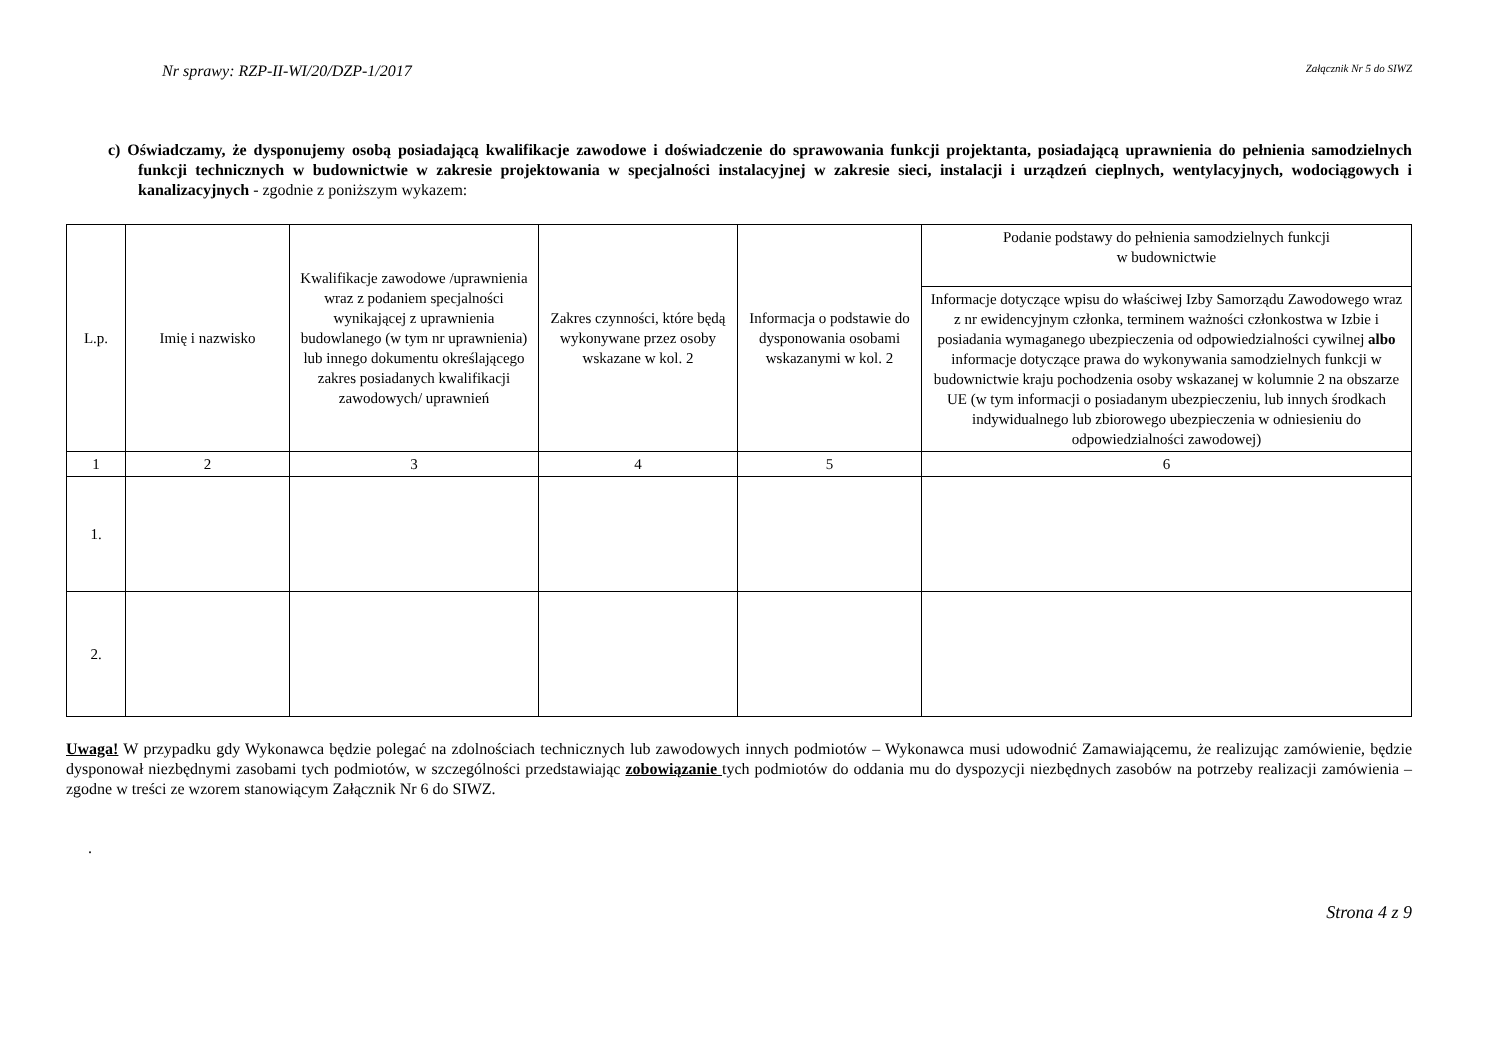Nr sprawy: RZP-II-WI/20/DZP-1/2017 Załącznik Nr 5 do SIWZ
c) Oświadczamy, że dysponujemy osobą posiadającą kwalifikacje zawodowe i doświadczenie do sprawowania funkcji projektanta, posiadającą uprawnienia do pełnienia samodzielnych funkcji technicznych w budownictwie w zakresie projektowania w specjalności instalacyjnej w zakresie sieci, instalacji i urządzeń cieplnych, wentylacyjnych, wodociągowych i kanalizacyjnych - zgodnie z poniższym wykazem:
| L.p. | Imię i nazwisko | Kwalifikacje zawodowe /uprawnienia wraz z podaniem specjalności wynikającej z uprawnienia budowlanego (w tym nr uprawnienia) lub innego dokumentu określającego zakres posiadanych kwalifikacji zawodowych/ uprawnień | Zakres czynności, które będą wykonywane przez osoby wskazane w kol. 2 | Informacja o podstawie do dysponowania osobami wskazanymi w kol. 2 | Podanie podstawy do pełnienia samodzielnych funkcji w budownictwie |
| --- | --- | --- | --- | --- | --- |
| | | | | | Informacje dotyczące wpisu do właściwej Izby Samorządu Zawodowego wraz z nr ewidencyjnym członka, terminem ważności członkostwa w Izbie i posiadania wymaganego ubezpieczenia od odpowiedzialności cywilnej albo informacje dotyczące prawa do wykonywania samodzielnych funkcji w budownictwie kraju pochodzenia osoby wskazanej w kolumnie 2 na obszarze UE (w tym informacji o posiadanym ubezpieczeniu, lub innych środkach indywidualnego lub zbiorowego ubezpieczenia w odniesieniu do odpowiedzialności zawodowej) |
| 1 | 2 | 3 | 4 | 5 | 6 |
| 1. | | | | | |
| 2. | | | | | |
Uwaga! W przypadku gdy Wykonawca będzie polegać na zdolnościach technicznych lub zawodowych innych podmiotów – Wykonawca musi udowodnić Zamawiającemu, że realizując zamówienie, będzie dysponował niezbędnymi zasobami tych podmiotów, w szczególności przedstawiając zobowiązanie tych podmiotów do oddania mu do dyspozycji niezbędnych zasobów na potrzeby realizacji zamówienia – zgodne w treści ze wzorem stanowiącym Załącznik Nr 6 do SIWZ.
.
Strona 4 z 9